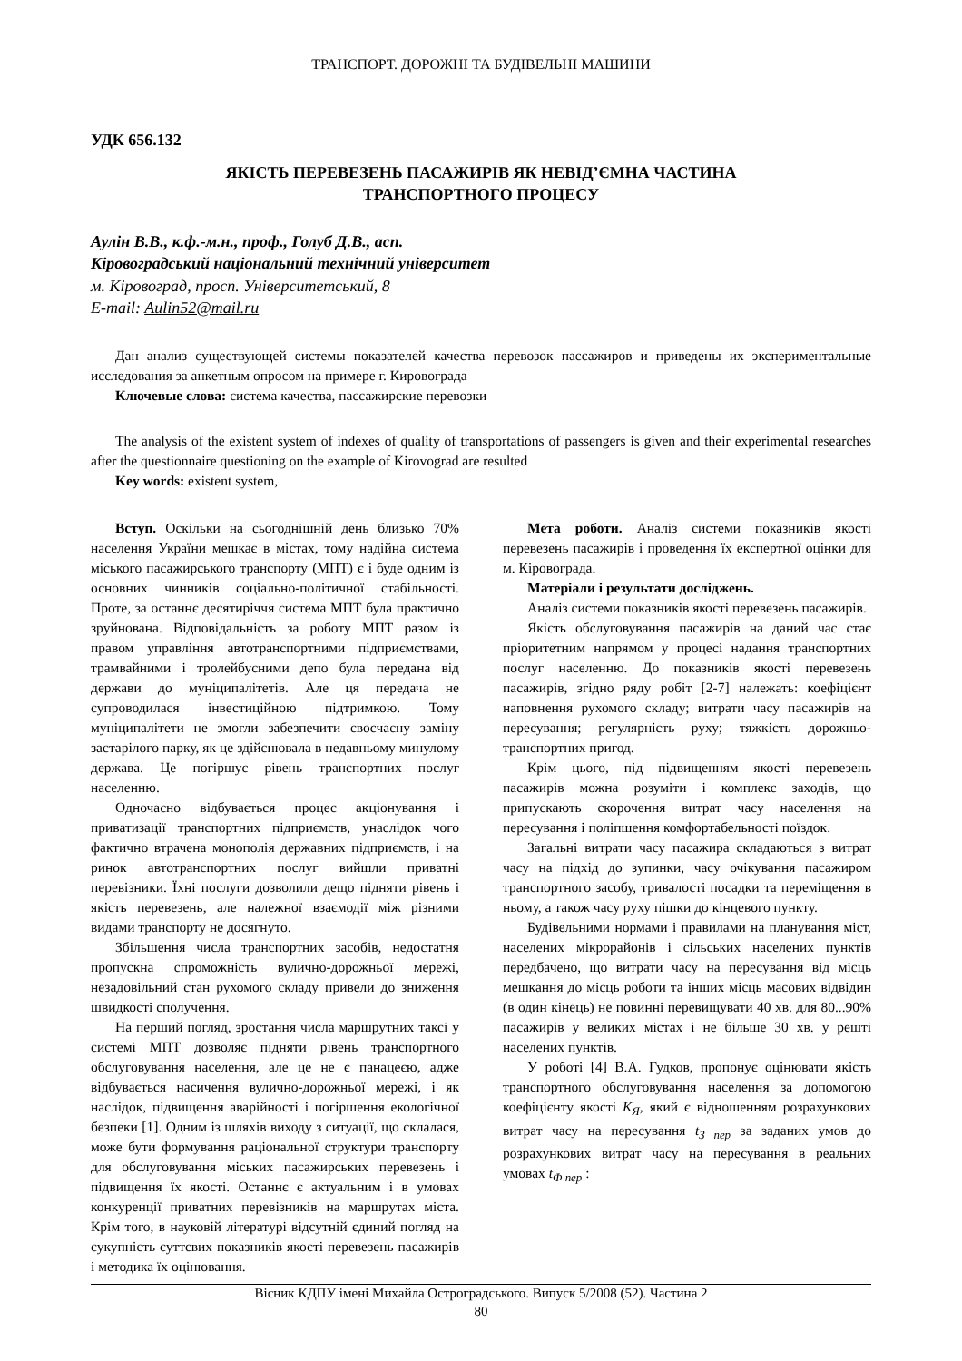ТРАНСПОРТ. ДОРОЖНІ ТА БУДІВЕЛЬНІ МАШИНИ
УДК 656.132
ЯКІСТЬ ПЕРЕВЕЗЕНЬ ПАСАЖИРІВ ЯК НЕВІД’ЄМНА ЧАСТИНА
ТРАНСПОРТНОГО ПРОЦЕСУ
Аулін В.В., к.ф.-м.н., проф., Голуб Д.В., асп.
Кіровоградський національний технічний університет
м. Кіровоград, просп. Університетський, 8
E-mail: Aulin52@mail.ru
Дан анализ существующей системы показателей качества перевозок пассажиров и приведены их экспериментальные исследования за анкетным опросом на примере г. Кировограда
Ключевые слова: система качества, пассажирские перевозки
The analysis of the existent system of indexes of quality of transportations of passengers is given and their experimental researches after the questionnaire questioning on the example of Kirovograd are resulted
Key words: existent system,
Вступ. Оскільки на сьогоднішній день близько 70% населення України мешкає в містах, тому надійна система міського пасажирського транспорту (МПТ) є і буде одним із основних чинників соціально-політичної стабільності. Проте, за останнє десятиріччя система МПТ була практично зруйнована. Відповідальність за роботу МПТ разом із правом управління автотранспортними підприємствами, трамвайними і тролейбусними депо була передана від держави до муніципалітетів. Але ця передача не супроводилася інвестиційною підтримкою. Тому муніципалітети не змогли забезпечити своєчасну заміну застарілого парку, як це здійснювала в недавньому минулому держава. Це погіршує рівень транспортних послуг населенню.
Одночасно відбувається процес акціонування і приватизації транспортних підприємств, унаслідок чого фактично втрачена монополія державних підприємств, і на ринок автотранспортних послуг вийшли приватні перевізники. Їхні послуги дозволили дещо підняти рівень і якість перевезень, але належної взаємодії між різними видами транспорту не досягнуто.
Збільшення числа транспортних засобів, недостатня пропускна спроможність вулично-дорожньої мережі, незадовільний стан рухомого складу привели до зниження швидкості сполучення.
На перший погляд, зростання числа маршрутних таксі у системі МПТ дозволяє підняти рівень транспортного обслуговування населення, але це не є панацеєю, адже відбувається насичення вулично-дорожньої мережі, і як наслідок, підвищення аварійності і погіршення екологічної безпеки [1]. Одним із шляхів виходу з ситуації, що склалася, може бути формування раціональної структури транспорту для обслуговування міських пасажирських перевезень і підвищення їх якості. Останнє є актуальним і в умовах конкуренції приватних перевізників на маршрутах міста. Крім того, в науковій літературі відсутній єдиний погляд на сукупність суттєвих показників якості перевезень пасажирів і методика їх оцінювання.
Мета роботи. Аналіз системи показників якості перевезень пасажирів і проведення їх експертної оцінки для м. Кіровограда.
Матеріали і результати досліджень.
Аналіз системи показників якості перевезень пасажирів.
Якість обслуговування пасажирів на даний час стає пріоритетним напрямом у процесі надання транспортних послуг населенню. До показників якості перевезень пасажирів, згідно ряду робіт [2-7] належать: коефіцієнт наповнення рухомого складу; витрати часу пасажирів на пересування; регулярність руху; тяжкість дорожньо-транспортних пригод.
Крім цього, під підвищенням якості перевезень пасажирів можна розуміти і комплекс заходів, що припускають скорочення витрат часу населення на пересування і поліпшення комфортабельності поїздок.
Загальні витрати часу пасажира складаються з витрат часу на підхід до зупинки, часу очікування пасажиром транспортного засобу, тривалості посадки та переміщення в ньому, а також часу руху пішки до кінцевого пункту.
Будівельними нормами і правилами на планування міст, населених мікрорайонів і сільських населених пунктів передбачено, що витрати часу на пересування від місць мешкання до місць роботи та інших місць масових відвідин (в один кінець) не повинні перевищувати 40 хв. для 80...90% пасажирів у великих містах і не більше 30 хв. у решті населених пунктів.
У роботі [4] В.А. Гудков, пропонує оцінювати якість транспортного обслуговування населення за допомогою коефіцієнту якості K<sub>Я</sub>, який є відношенням розрахункових витрат часу на пересування t<sub>З пер</sub> за заданих умов до розрахункових витрат часу на пересування в реальних умовах t<sub>Ф пер</sub> :
Вісник КДПУ імені Михайла Остроградського. Випуск 5/2008 (52). Частина 2
80